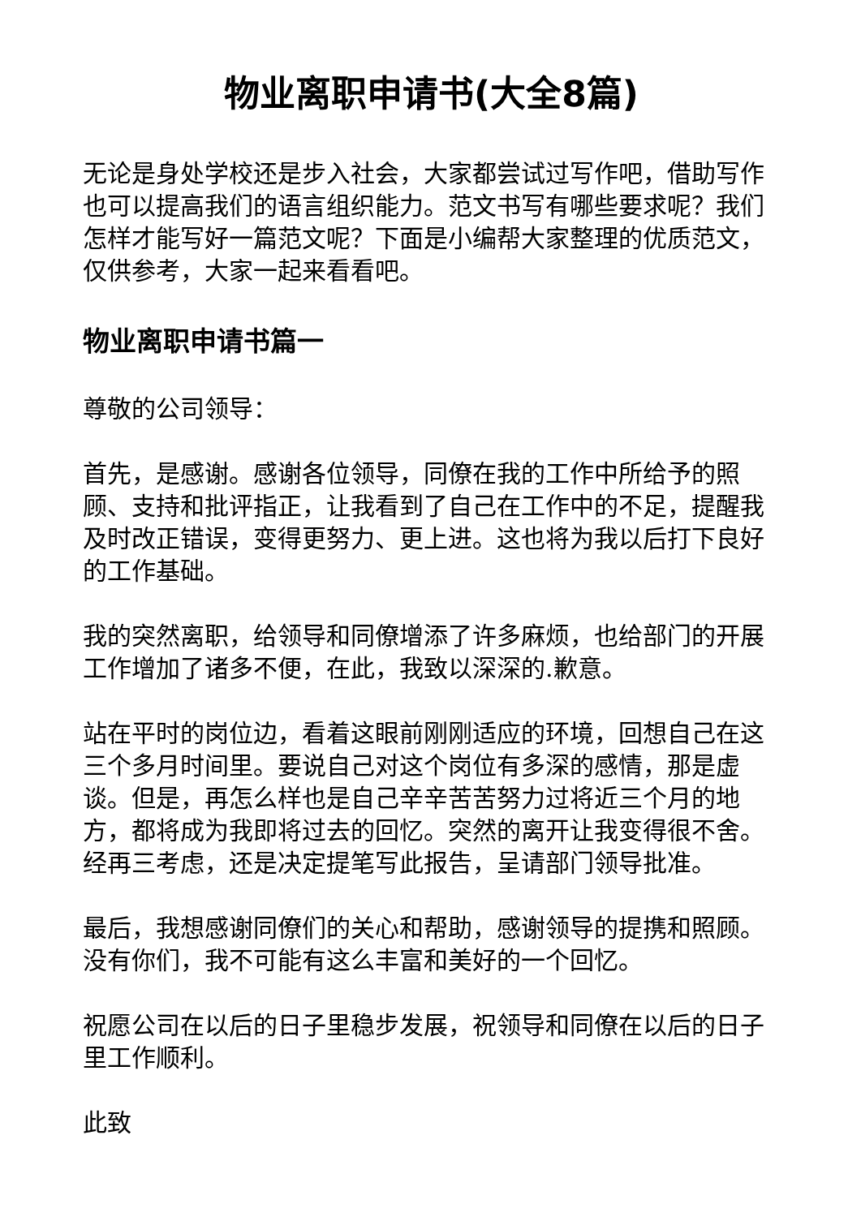物业离职申请书(大全8篇)
无论是身处学校还是步入社会，大家都尝试过写作吧，借助写作也可以提高我们的语言组织能力。范文书写有哪些要求呢？我们怎样才能写好一篇范文呢？下面是小编帮大家整理的优质范文，仅供参考，大家一起来看看吧。
物业离职申请书篇一
尊敬的公司领导：
首先，是感谢。感谢各位领导，同僚在我的工作中所给予的照顾、支持和批评指正，让我看到了自己在工作中的不足，提醒我及时改正错误，变得更努力、更上进。这也将为我以后打下良好的工作基础。
我的突然离职，给领导和同僚增添了许多麻烦，也给部门的开展工作增加了诸多不便，在此，我致以深深的.歉意。
站在平时的岗位边，看着这眼前刚刚适应的环境，回想自己在这三个多月时间里。要说自己对这个岗位有多深的感情，那是虚谈。但是，再怎么样也是自己辛辛苦苦努力过将近三个月的地方，都将成为我即将过去的回忆。突然的离开让我变得很不舍。经再三考虑，还是决定提笔写此报告，呈请部门领导批准。
最后，我想感谢同僚们的关心和帮助，感谢领导的提携和照顾。没有你们，我不可能有这么丰富和美好的一个回忆。
祝愿公司在以后的日子里稳步发展，祝领导和同僚在以后的日子里工作顺利。
此致